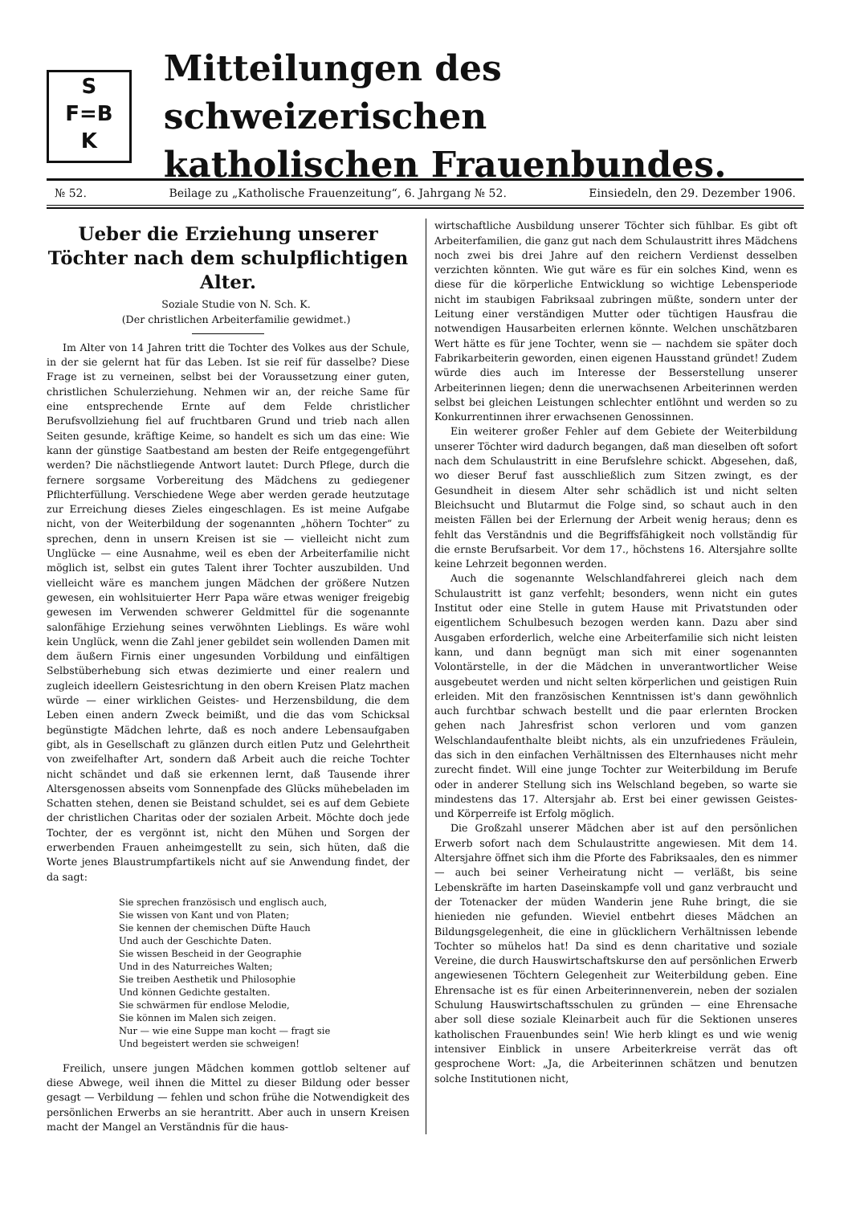S
F=B
K
Mitteilungen des schweizerischen
katholischen Frauenbundes.
№ 52. Beilage zu „Katholische Frauenzeitung“, 6. Jahrgang № 52. Einsiedeln, den 29. Dezember 1906.
Ueber die Erziehung unserer Töchter nach dem schulpflichtigen Alter.
Soziale Studie von N. Sch. K.
(Der christlichen Arbeiterfamilie gewidmet.)
Im Alter von 14 Jahren tritt die Tochter des Volkes aus der Schule, in der sie gelernt hat für das Leben. Ist sie reif für dasselbe? Diese Frage ist zu verneinen, selbst bei der Voraussetzung einer guten, christlichen Schulerziehung. Nehmen wir an, der reiche Same für eine entsprechende Ernte auf dem Felde christlicher Berufsvollziehung fiel auf fruchtbaren Grund und trieb nach allen Seiten gesunde, kräftige Keime, so handelt es sich um das eine: Wie kann der günstige Saatbestand am besten der Reife entgegengeführt werden? Die nächstliegende Antwort lautet: Durch Pflege, durch die fernere sorgsame Vorbereitung des Mädchens zu gediegener Pflichterfüllung. Verschiedene Wege aber werden gerade heutzutage zur Erreichung dieses Zieles eingeschlagen. Es ist meine Aufgabe nicht, von der Weiterbildung der sogenannten „höhern Tochter“ zu sprechen, denn in unsern Kreisen ist sie — vielleicht nicht zum Unglücke — eine Ausnahme, weil es eben der Arbeiterfamilie nicht möglich ist, selbst ein gutes Talent ihrer Tochter auszubilden. Und vielleicht wäre es manchem jungen Mädchen der größere Nutzen gewesen, ein wohlsituierter Herr Papa wäre etwas weniger freigebig gewesen im Verwenden schwerer Geldmittel für die sogenannte salonfähige Erziehung seines verwöhnten Lieblings. Es wäre wohl kein Unglück, wenn die Zahl jener gebildet sein wollenden Damen mit dem äußern Firnis einer ungesunden Vorbildung und einfältigen Selbstüberhebung sich etwas dezimierte und einer realern und zugleich ideellern Geistesrichtung in den obern Kreisen Platz machen würde — einer wirklichen Geistes- und Herzensbildung, die dem Leben einen andern Zweck beimißt, und die das vom Schicksal begünstigte Mädchen lehrte, daß es noch andere Lebensaufgaben gibt, als in Gesellschaft zu glänzen durch eitlen Putz und Gelehrtheit von zweifelhafter Art, sondern daß Arbeit auch die reiche Tochter nicht schändet und daß sie erkennen lernt, daß Tausende ihrer Altersgenossen abseits vom Sonnenpfade des Glücks mühebeladen im Schatten stehen, denen sie Beistand schuldet, sei es auf dem Gebiete der christlichen Charitas oder der sozialen Arbeit. Möchte doch jede Tochter, der es vergönnt ist, nicht den Mühen und Sorgen der erwerbenden Frauen anheimgestellt zu sein, sich hüten, daß die Worte jenes Blaustrumpfartikels nicht auf sie Anwendung findet, der da sagt:
Sie sprechen französisch und englisch auch,
Sie wissen von Kant und von Platen;
Sie kennen der chemischen Düfte Hauch
Und auch der Geschichte Daten.
Sie wissen Bescheid in der Geographie
Und in des Naturreiches Walten;
Sie treiben Aesthetik und Philosophie
Und können Gedichte gestalten.
Sie schwärmen für endlose Melodie,
Sie können im Malen sich zeigen.
Nur — wie eine Suppe man kocht — fragt sie
Und begeistert werden sie schweigen!
Freilich, unsere jungen Mädchen kommen gottlob seltener auf diese Abwege, weil ihnen die Mittel zu dieser Bildung oder besser gesagt — Verbildung — fehlen und schon frühe die Notwendigkeit des persönlichen Erwerbs an sie herantritt. Aber auch in unsern Kreisen macht der Mangel an Verständnis für die haus-
wirtschaftliche Ausbildung unserer Töchter sich fühlbar. Es gibt oft Arbeiterfamilien, die ganz gut nach dem Schulaustritt ihres Mädchens noch zwei bis drei Jahre auf den reichern Verdienst desselben verzichten könnten. Wie gut wäre es für ein solches Kind, wenn es diese für die körperliche Entwicklung so wichtige Lebensperiode nicht im staubigen Fabriksaal zubringen müßte, sondern unter der Leitung einer verständigen Mutter oder tüchtigen Hausfrau die notwendigen Hausarbeiten erlernen könnte. Welchen unschätzbaren Wert hätte es für jene Tochter, wenn sie — nachdem sie später doch Fabrikarbeiterin geworden, einen eigenen Hausstand gründet! Zudem würde dies auch im Interesse der Besserstellung unserer Arbeiterinnen liegen; denn die unerwachsenen Arbeiterinnen werden selbst bei gleichen Leistungen schlechter entlöhnt und werden so zu Konkurrentinnen ihrer erwachsenen Genossinnen.
Ein weiterer großer Fehler auf dem Gebiete der Weiterbildung unserer Töchter wird dadurch begangen, daß man dieselben oft sofort nach dem Schulaustritt in eine Berufslehre schickt. Abgesehen, daß, wo dieser Beruf fast ausschließlich zum Sitzen zwingt, es der Gesundheit in diesem Alter sehr schädlich ist und nicht selten Bleichsucht und Blutarmut die Folge sind, so schaut auch in den meisten Fällen bei der Erlernung der Arbeit wenig heraus; denn es fehlt das Verständnis und die Begriffsfähigkeit noch vollständig für die ernste Berufsarbeit. Vor dem 17., höchstens 16. Altersjahre sollte keine Lehrzeit begonnen werden.
Auch die sogenannte Welschlandfahrerei gleich nach dem Schulaustritt ist ganz verfehlt; besonders, wenn nicht ein gutes Institut oder eine Stelle in gutem Hause mit Privatstunden oder eigentlichem Schulbesuch bezogen werden kann. Dazu aber sind Ausgaben erforderlich, welche eine Arbeiterfamilie sich nicht leisten kann, und dann begnügt man sich mit einer sogenannten Volontärstelle, in der die Mädchen in unverantwortlicher Weise ausgebeutet werden und nicht selten körperlichen und geistigen Ruin erleiden. Mit den französischen Kenntnissen ist's dann gewöhnlich auch furchtbar schwach bestellt und die paar erlernten Brocken gehen nach Jahresfrist schon verloren und vom ganzen Welschlandaufenthalte bleibt nichts, als ein unzufriedenes Fräulein, das sich in den einfachen Verhältnissen des Elternhauses nicht mehr zurecht findet. Will eine junge Tochter zur Weiterbildung im Berufe oder in anderer Stellung sich ins Welschland begeben, so warte sie mindestens das 17. Altersjahr ab. Erst bei einer gewissen Geistes- und Körperreife ist Erfolg möglich.
Die Großzahl unserer Mädchen aber ist auf den persönlichen Erwerb sofort nach dem Schulaustritte angewiesen. Mit dem 14. Altersjahre öffnet sich ihm die Pforte des Fabriksaales, den es nimmer — auch bei seiner Verheiratung nicht — verläßt, bis seine Lebenskräfte im harten Daseinskampfe voll und ganz verbraucht und der Totenacker der müden Wanderin jene Ruhe bringt, die sie hienieden nie gefunden. Wieviel entbehrt dieses Mädchen an Bildungsgelegenheit, die eine in glücklichern Verhältnissen lebende Tochter so mühelos hat! Da sind es denn charitative und soziale Vereine, die durch Hauswirtschaftskurse den auf persönlichen Erwerb angewiesenen Töchtern Gelegenheit zur Weiterbildung geben. Eine Ehrensache ist es für einen Arbeiterinnenverein, neben der sozialen Schulung Hauswirtschaftsschulen zu gründen — eine Ehrensache aber soll diese soziale Kleinarbeit auch für die Sektionen unseres katholischen Frauenbundes sein! Wie herb klingt es und wie wenig intensiver Einblick in unsere Arbeiterkreise verrät das oft gesprochene Wort: „Ja, die Arbeiterinnen schätzen und benutzen solche Institutionen nicht,